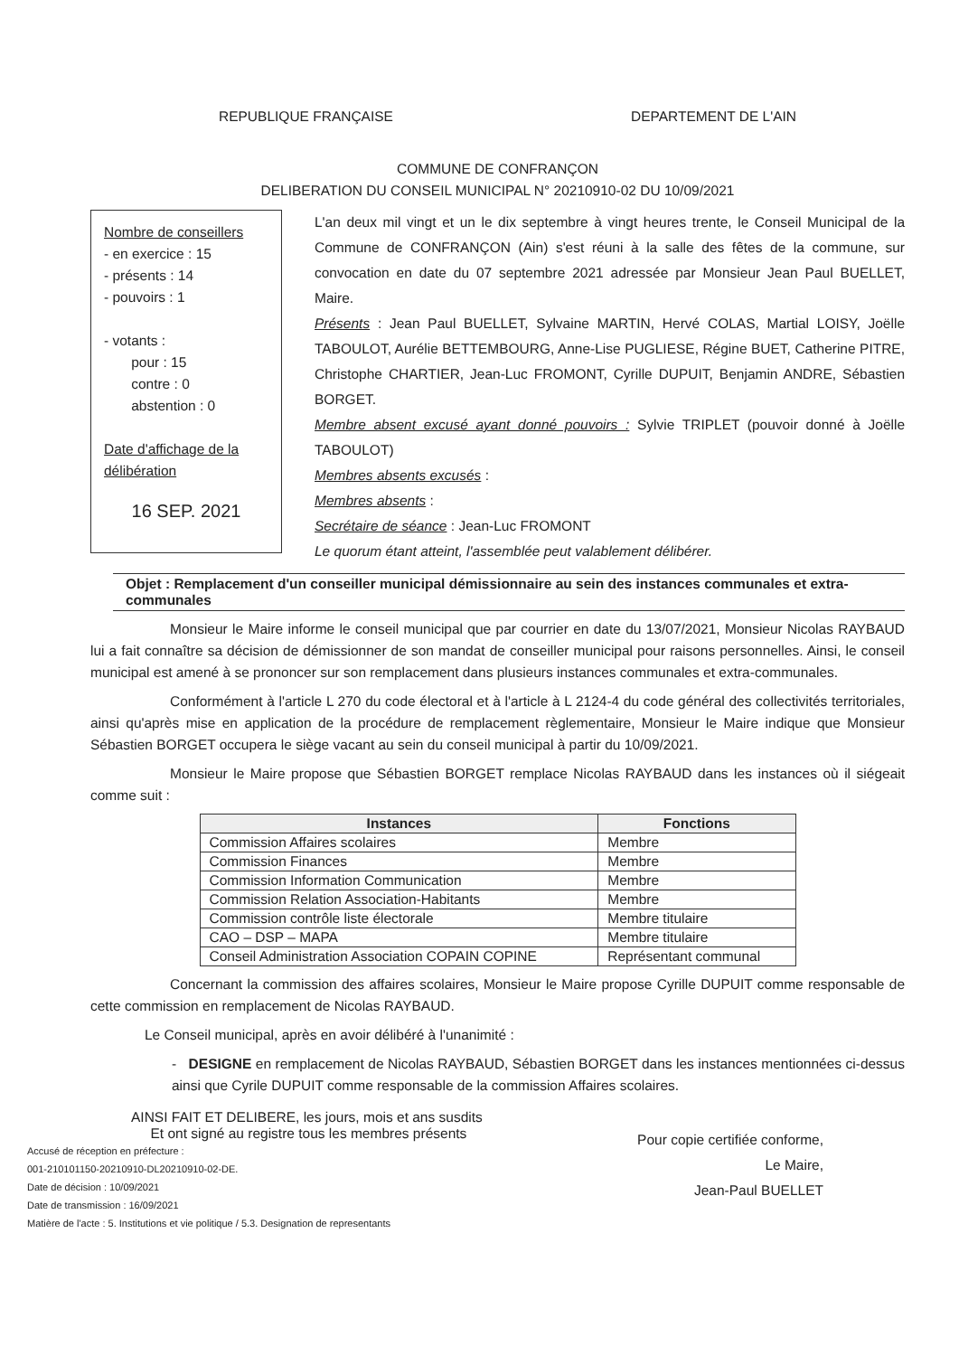REPUBLIQUE FRANÇAISE DEPARTEMENT DE L'AIN
COMMUNE DE CONFRANÇON
DELIBERATION DU CONSEIL MUNICIPAL N° 20210910-02 DU 10/09/2021
Nombre de conseillers
- en exercice : 15
- présents : 14
- pouvoirs : 1
- votants :
pour : 15
contre : 0
abstention : 0
Date d'affichage de la délibération
16 SEP. 2021
L'an deux mil vingt et un le dix septembre à vingt heures trente, le Conseil Municipal de la Commune de CONFRANÇON (Ain) s'est réuni à la salle des fêtes de la commune, sur convocation en date du 07 septembre 2021 adressée par Monsieur Jean Paul BUELLET, Maire.
Présents : Jean Paul BUELLET, Sylvaine MARTIN, Hervé COLAS, Martial LOISY, Joëlle TABOULOT, Aurélie BETTEMBOURG, Anne-Lise PUGLIESE, Régine BUET, Catherine PITRE, Christophe CHARTIER, Jean-Luc FROMONT, Cyrille DUPUIT, Benjamin ANDRE, Sébastien BORGET.
Membre absent excusé ayant donné pouvoirs : Sylvie TRIPLET (pouvoir donné à Joëlle TABOULOT)
Membres absents excusés :
Membres absents :
Secrétaire de séance : Jean-Luc FROMONT
Le quorum étant atteint, l'assemblée peut valablement délibérer.
Objet : Remplacement d'un conseiller municipal démissionnaire au sein des instances communales et extra-communales
Monsieur le Maire informe le conseil municipal que par courrier en date du 13/07/2021, Monsieur Nicolas RAYBAUD lui a fait connaître sa décision de démissionner de son mandat de conseiller municipal pour raisons personnelles. Ainsi, le conseil municipal est amené à se prononcer sur son remplacement dans plusieurs instances communales et extra-communales.
Conformément à l'article L 270 du code électoral et à l'article à L 2124-4 du code général des collectivités territoriales, ainsi qu'après mise en application de la procédure de remplacement règlementaire, Monsieur le Maire indique que Monsieur Sébastien BORGET occupera le siège vacant au sein du conseil municipal à partir du 10/09/2021.
Monsieur le Maire propose que Sébastien BORGET remplace Nicolas RAYBAUD dans les instances où il siégeait comme suit :
| Instances | Fonctions |
| --- | --- |
| Commission Affaires scolaires | Membre |
| Commission Finances | Membre |
| Commission Information Communication | Membre |
| Commission Relation Association-Habitants | Membre |
| Commission contrôle liste électorale | Membre titulaire |
| CAO – DSP – MAPA | Membre titulaire |
| Conseil Administration Association COPAIN COPINE | Représentant communal |
Concernant la commission des affaires scolaires, Monsieur le Maire propose Cyrille DUPUIT comme responsable de cette commission en remplacement de Nicolas RAYBAUD.
Le Conseil municipal, après en avoir délibéré à l'unanimité :
- DESIGNE en remplacement de Nicolas RAYBAUD, Sébastien BORGET dans les instances mentionnées ci-dessus ainsi que Cyrile DUPUIT comme responsable de la commission Affaires scolaires.
AINSI FAIT ET DELIBERE, les jours, mois et ans susdits
Et ont signé au registre tous les membres présents
Accusé de réception en préfecture :
001-210101150-20210910-DL20210910-02-DE.
Date de décision : 10/09/2021
Date de transmission : 16/09/2021
Matière de l'acte : 5. Institutions et vie politique / 5.3. Designation de representants
Pour copie certifiée conforme,
Le Maire,
Jean-Paul BUELLET